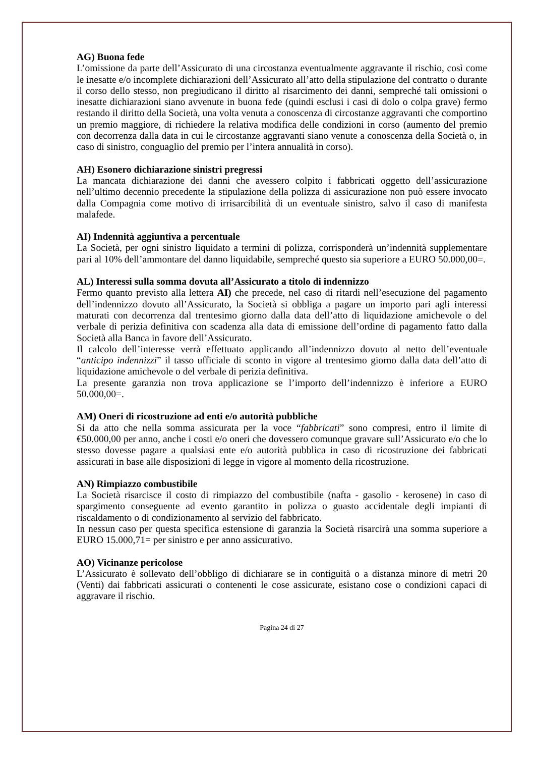AG) Buona fede
L’omissione da parte dell’Assicurato di una circostanza eventualmente aggravante il rischio, così come le inesatte e/o incomplete dichiarazioni dell’Assicurato all’atto della stipulazione del contratto o durante il corso dello stesso, non pregiudicano il diritto al risarcimento dei danni, sempreché tali omissioni o inesatte dichiarazioni siano avvenute in buona fede (quindi esclusi i casi di dolo o colpa grave) fermo restando il diritto della Società, una volta venuta a conoscenza di circostanze aggravanti che comportino un premio maggiore, di richiedere la relativa modifica delle condizioni in corso (aumento del premio con decorrenza dalla data in cui le circostanze aggravanti siano venute a conoscenza della Società o, in caso di sinistro, conguaglio del premio per l’intera annualità in corso).
AH) Esonero dichiarazione sinistri pregressi
La mancata dichiarazione dei danni che avessero colpito i fabbricati oggetto dell’assicurazione nell’ultimo decennio precedente la stipulazione della polizza di assicurazione non può essere invocato dalla Compagnia come motivo di irrisarcibilità di un eventuale sinistro, salvo il caso di manifesta malafede.
AI) Indennità aggiuntiva a percentuale
La Società, per ogni sinistro liquidato a termini di polizza, corrisponderà un’indennità supplementare pari al 10% dell’ammontare del danno liquidabile, sempreché questo sia superiore a EURO 50.000,00=.
AL) Interessi sulla somma dovuta all’Assicurato a titolo di indennizzo
Fermo quanto previsto alla lettera AI) che precede, nel caso di ritardi nell’esecuzione del pagamento dell’indennizzo dovuto all’Assicurato, la Società si obbliga a pagare un importo pari agli interessi maturati con decorrenza dal trentesimo giorno dalla data dell’atto di liquidazione amichevole o del verbale di perizia definitiva con scadenza alla data di emissione dell’ordine di pagamento fatto dalla Società alla Banca in favore dell’Assicurato.
Il calcolo dell’interesse verrà effettuato applicando all’indennizzo dovuto al netto dell’eventuale “anticipo indennizzi” il tasso ufficiale di sconto in vigore al trentesimo giorno dalla data dell’atto di liquidazione amichevole o del verbale di perizia definitiva.
La presente garanzia non trova applicazione se l’importo dell’indennizzo è inferiore a EURO 50.000,00=.
AM) Oneri di ricostruzione ad enti e/o autorità pubbliche
Si da atto che nella somma assicurata per la voce “fabbricati” sono compresi, entro il limite di €50.000,00 per anno, anche i costi e/o oneri che dovessero comunque gravare sull’Assicurato e/o che lo stesso dovesse pagare a qualsiasi ente e/o autorità pubblica in caso di ricostruzione dei fabbricati assicurati in base alle disposizioni di legge in vigore al momento della ricostruzione.
AN) Rimpiazzo combustibile
La Società risarcisce il costo di rimpiazzo del combustibile (nafta - gasolio - kerosene) in caso di spargimento conseguente ad evento garantito in polizza o guasto accidentale degli impianti di riscaldamento o di condizionamento al servizio del fabbricato.
In nessun caso per questa specifica estensione di garanzia la Società risarcirà una somma superiore a EURO 15.000,71= per sinistro e per anno assicurativo.
AO) Vicinanze pericolose
L’Assicurato è sollevato dell’obbligo di dichiarare se in contiguità o a distanza minore di metri 20 (Venti) dai fabbricati assicurati o contenenti le cose assicurate, esistano cose o condizioni capaci di aggravare il rischio.
Pagina 24 di 27